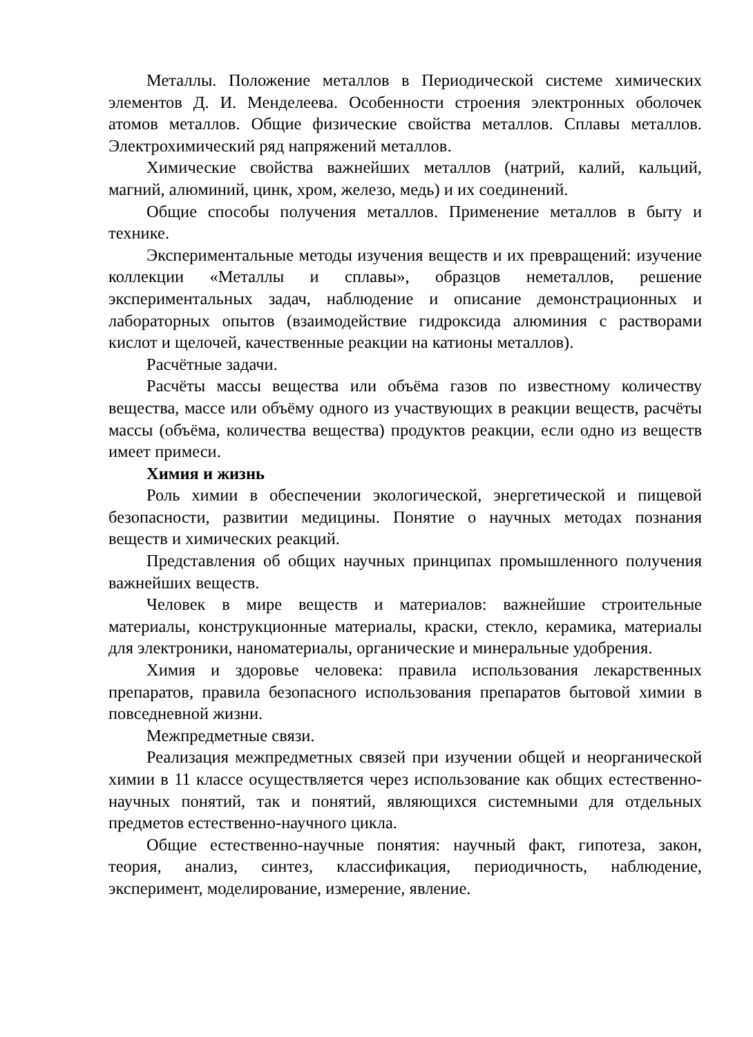Металлы. Положение металлов в Периодической системе химических элементов Д. И. Менделеева. Особенности строения электронных оболочек атомов металлов. Общие физические свойства металлов. Сплавы металлов. Электрохимический ряд напряжений металлов.
Химические свойства важнейших металлов (натрий, калий, кальций, магний, алюминий, цинк, хром, железо, медь) и их соединений.
Общие способы получения металлов. Применение металлов в быту и технике.
Экспериментальные методы изучения веществ и их превращений: изучение коллекции «Металлы и сплавы», образцов неметаллов, решение экспериментальных задач, наблюдение и описание демонстрационных и лабораторных опытов (взаимодействие гидроксида алюминия с растворами кислот и щелочей, качественные реакции на катионы металлов).
Расчётные задачи.
Расчёты массы вещества или объёма газов по известному количеству вещества, массе или объёму одного из участвующих в реакции веществ, расчёты массы (объёма, количества вещества) продуктов реакции, если одно из веществ имеет примеси.
Химия и жизнь
Роль химии в обеспечении экологической, энергетической и пищевой безопасности, развитии медицины. Понятие о научных методах познания веществ и химических реакций.
Представления об общих научных принципах промышленного получения важнейших веществ.
Человек в мире веществ и материалов: важнейшие строительные материалы, конструкционные материалы, краски, стекло, керамика, материалы для электроники, наноматериалы, органические и минеральные удобрения.
Химия и здоровье человека: правила использования лекарственных препаратов, правила безопасного использования препаратов бытовой химии в повседневной жизни.
Межпредметные связи.
Реализация межпредметных связей при изучении общей и неорганической химии в 11 классе осуществляется через использование как общих естественно-научных понятий, так и понятий, являющихся системными для отдельных предметов естественно-научного цикла.
Общие естественно-научные понятия: научный факт, гипотеза, закон, теория, анализ, синтез, классификация, периодичность, наблюдение, эксперимент, моделирование, измерение, явление.